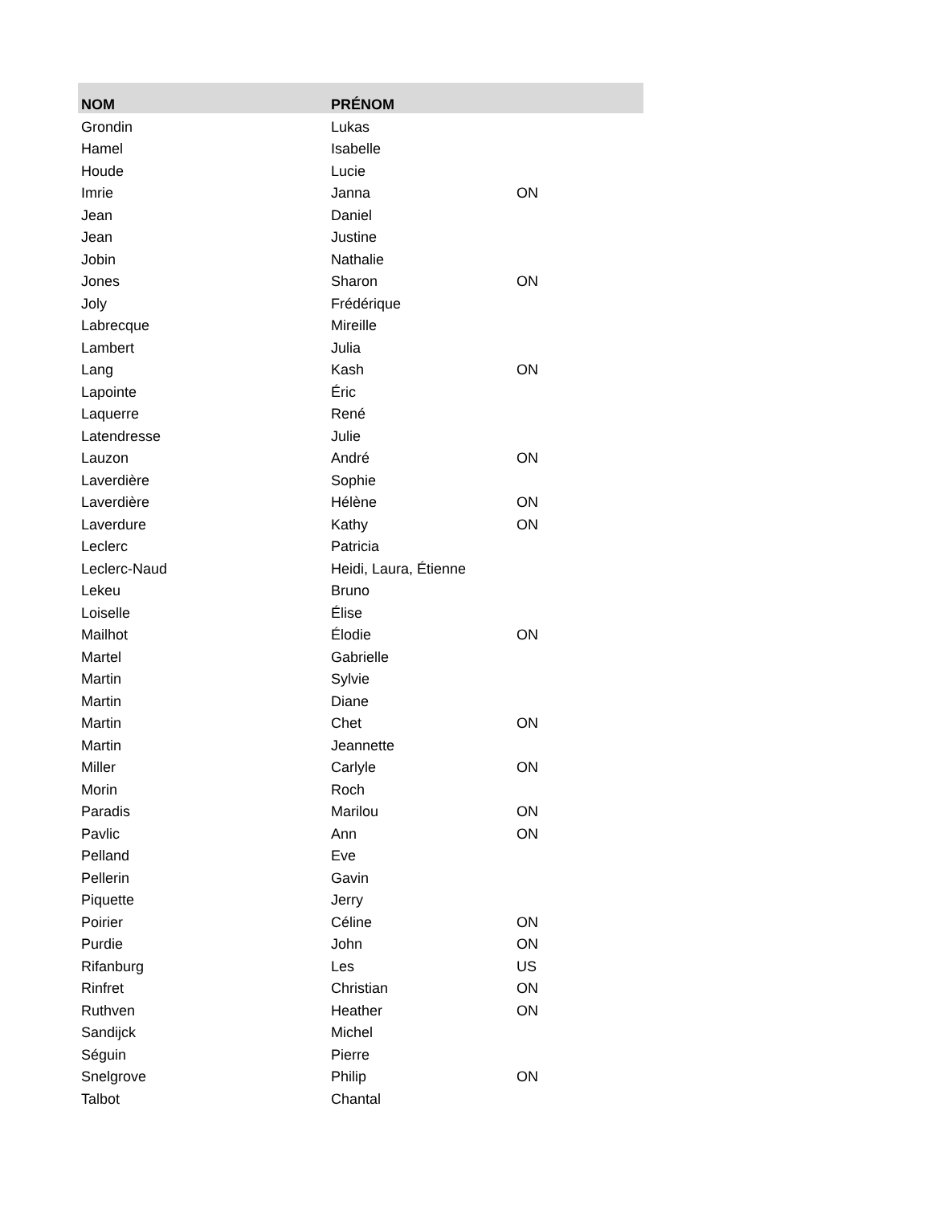| NOM | PRÉNOM | |
| --- | --- | --- |
| Grondin | Lukas | |
| Hamel | Isabelle | |
| Houde | Lucie | |
| Imrie | Janna | ON |
| Jean | Daniel | |
| Jean | Justine | |
| Jobin | Nathalie | |
| Jones | Sharon | ON |
| Joly | Frédérique | |
| Labrecque | Mireille | |
| Lambert | Julia | |
| Lang | Kash | ON |
| Lapointe | Éric | |
| Laquerre | René | |
| Latendresse | Julie | |
| Lauzon | André | ON |
| Laverdière | Sophie | |
| Laverdière | Hélène | ON |
| Laverdure | Kathy | ON |
| Leclerc | Patricia | |
| Leclerc-Naud | Heidi, Laura, Étienne | |
| Lekeu | Bruno | |
| Loiselle | Élise | |
| Mailhot | Élodie | ON |
| Martel | Gabrielle | |
| Martin | Sylvie | |
| Martin | Diane | |
| Martin | Chet | ON |
| Martin | Jeannette | |
| Miller | Carlyle | ON |
| Morin | Roch | |
| Paradis | Marilou | ON |
| Pavlic | Ann | ON |
| Pelland | Eve | |
| Pellerin | Gavin | |
| Piquette | Jerry | |
| Poirier | Céline | ON |
| Purdie | John | ON |
| Rifanburg | Les | US |
| Rinfret | Christian | ON |
| Ruthven | Heather | ON |
| Sandijck | Michel | |
| Séguin | Pierre | |
| Snelgrove | Philip | ON |
| Talbot | Chantal | |